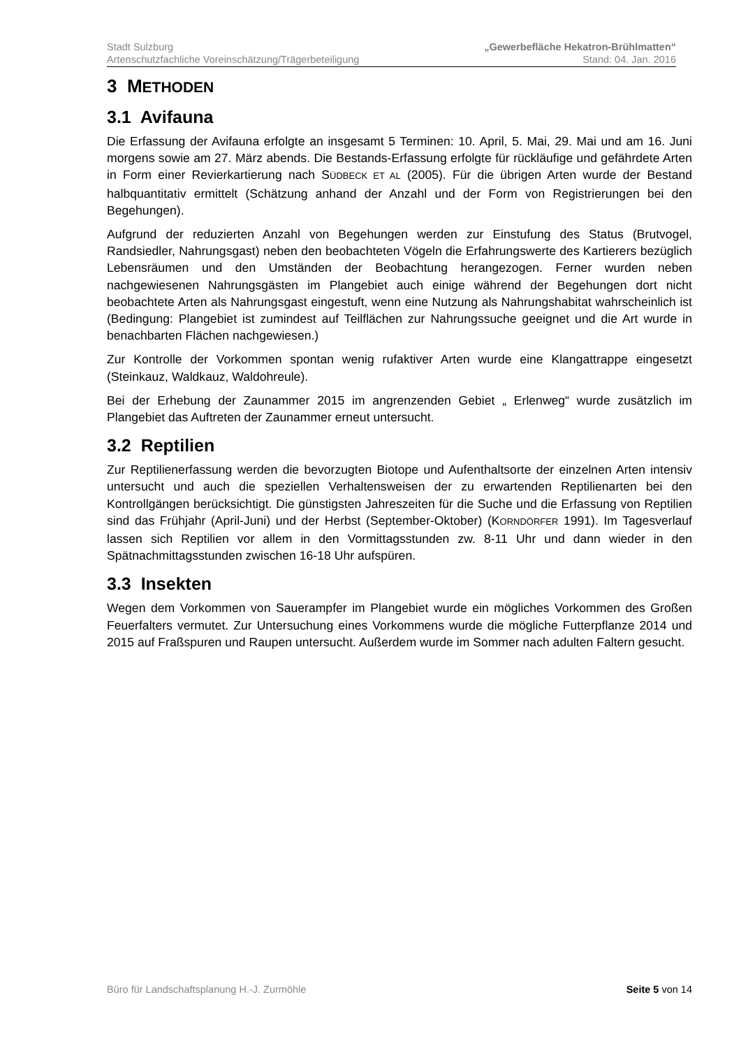Stadt Sulzburg „Gewerbefläche Hekatron-Brühlmatten“
Artenschutzfachliche Voreinschätzung/Trägerbeteiligung Stand: 04. Jan. 2016
3 METHODEN
3.1 Avifauna
Die Erfassung der Avifauna erfolgte an insgesamt 5 Terminen: 10. April, 5. Mai, 29. Mai und am 16. Juni morgens sowie am 27. März abends. Die Bestands-Erfassung erfolgte für rückläufige und gefährdete Arten in Form einer Revierkartierung nach SÜDBECK ET AL (2005). Für die übrigen Arten wurde der Bestand halbquantitativ ermittelt (Schätzung anhand der Anzahl und der Form von Registrierungen bei den Begehungen).
Aufgrund der reduzierten Anzahl von Begehungen werden zur Einstufung des Status (Brutvogel, Randsiedler, Nahrungsgast) neben den beobachteten Vögeln die Erfahrungswerte des Kartierers bezüglich Lebensräumen und den Umständen der Beobachtung herangezogen. Ferner wurden neben nachgewiesenen Nahrungsgästen im Plangebiet auch einige während der Begehungen dort nicht beobachtete Arten als Nahrungsgast eingestuft, wenn eine Nutzung als Nahrungshabitat wahrscheinlich ist (Bedingung: Plangebiet ist zumindest auf Teilflächen zur Nahrungssuche geeignet und die Art wurde in benachbarten Flächen nachgewiesen.)
Zur Kontrolle der Vorkommen spontan wenig rufaktiver Arten wurde eine Klangattrappe eingesetzt (Steinkauz, Waldkauz, Waldohreule).
Bei der Erhebung der Zaunammer 2015 im angrenzenden Gebiet „ Erlenweg“ wurde zusätzlich im Plangebiet das Auftreten der Zaunammer erneut untersucht.
3.2 Reptilien
Zur Reptilienerfassung werden die bevorzugten Biotope und Aufenthaltsorte der einzelnen Arten intensiv untersucht und auch die speziellen Verhaltensweisen der zu erwartenden Reptilienarten bei den Kontrollgängen berücksichtigt. Die günstigsten Jahreszeiten für die Suche und die Erfassung von Reptilien sind das Frühjahr (April-Juni) und der Herbst (September-Oktober) (KORNDÖRFER 1991). Im Tagesverlauf lassen sich Reptilien vor allem in den Vormittagsstunden zw. 8-11 Uhr und dann wieder in den Spätnachmittagsstunden zwischen 16-18 Uhr aufspüren.
3.3 Insekten
Wegen dem Vorkommen von Sauerampfer im Plangebiet wurde ein mögliches Vorkommen des Großen Feuerfalters vermutet. Zur Untersuchung eines Vorkommens wurde die mögliche Futterpflanze 2014 und 2015 auf Fraßspuren und Raupen untersucht. Außerdem wurde im Sommer nach adulten Faltern gesucht.
Büro für Landschaftsplanung H.-J. Zurmöhle Seite 5 von 14